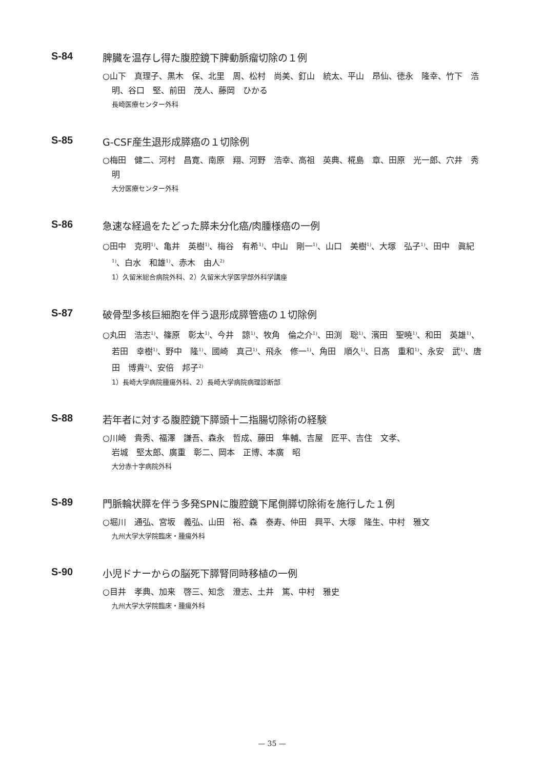S-84 脾臓を温存し得た腹腔鏡下脾動脈瘤切除の１例
○山下　真理子、黒木　保、北里　周、松村　尚美、釘山　統太、平山　昂仙、徳永　隆幸、竹下　浩明、谷口　堅、前田　茂人、藤岡　ひかる
長崎医療センター外科
S-85 G-CSF産生退形成膵癌の１切除例
○梅田　健二、河村　昌寛、南原　翔、河野　浩幸、高祖　英典、椛島　章、田原　光一郎、穴井　秀明
大分医療センター外科
S-86 急速な経過をたどった膵未分化癌/肉腫様癌の一例
○田中　克明<sup>1)</sup>、亀井　英樹<sup>1)</sup>、梅谷　有希<sup>1)</sup>、中山　剛一<sup>1)</sup>、山口　美樹<sup>1)</sup>、大塚　弘子<sup>1)</sup>、田中　眞紀<sup>1)</sup>、白水　和雄<sup>1)</sup>、赤木　由人<sup>2)</sup>
1）久留米総合病院外科、2）久留米大学医学部外科学講座
S-87 破骨型多核巨細胞を伴う退形成膵管癌の１切除例
○丸田　浩志<sup>1)</sup>、篠原　彰太<sup>1)</sup>、今井　諒<sup>1)</sup>、牧角　倫之介<sup>1)</sup>、田渕　聡<sup>1)</sup>、濱田　聖暁<sup>1)</sup>、和田　英雄<sup>1)</sup>、若田　幸樹<sup>1)</sup>、野中　隆<sup>1)</sup>、國崎　真己<sup>1)</sup>、飛永　修一<sup>1)</sup>、角田　順久<sup>1)</sup>、日高　重和<sup>1)</sup>、永安　武<sup>1)</sup>、唐田　博貴<sup>2)</sup>、安倍　邦子<sup>2)</sup>
1）長崎大学病院腫瘍外科、2）長崎大学病院病理診断部
S-88 若年者に対する腹腔鏡下膵頭十二指腸切除術の経験
○川崎　貴秀、福澤　謙吾、森永　哲成、藤田　隼輔、吉屋　匠平、吉住　文孝、
岩城　堅太郎、廣重　彰二、岡本　正博、本廣　昭
大分赤十字病院外科
S-89 門脈輪状膵を伴う多発SPNに腹腔鏡下尾側膵切除術を施行した１例
○堀川　通弘、宮坂　義弘、山田　裕、森　泰寿、仲田　興平、大塚　隆生、中村　雅文
九州大学大学院臨床・腫瘍外科
S-90 小児ドナーからの脳死下膵腎同時移植の一例
○目井　孝典、加来　啓三、知念　澄志、土井　篤、中村　雅史
九州大学大学院臨床・腫瘍外科
— 35 —